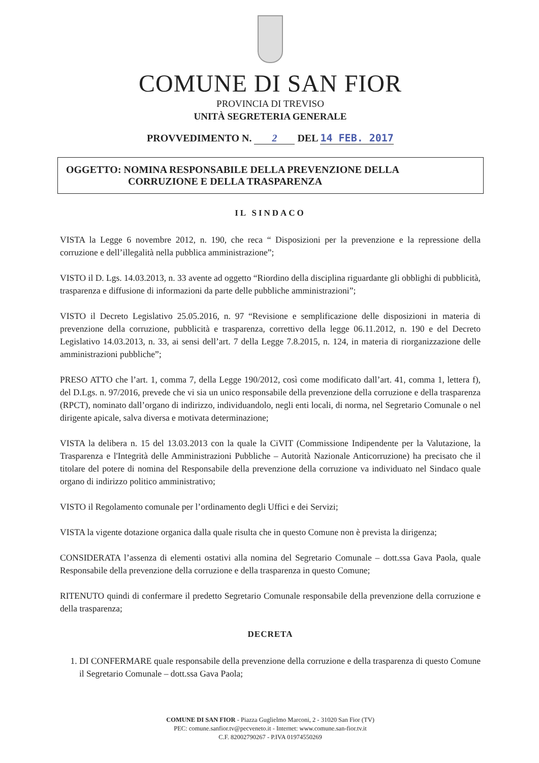COMUNE DI SAN FIOR
PROVINCIA DI TREVISO
UNITÀ SEGRETERIA GENERALE
PROVVEDIMENTO N. 2 DEL 14 FEB. 2017
OGGETTO: NOMINA RESPONSABILE DELLA PREVENZIONE DELLA
CORRUZIONE E DELLA TRASPARENZA
IL SINDACO
VISTA la Legge 6 novembre 2012, n. 190, che reca “ Disposizioni per la prevenzione e la repressione della corruzione e dell’illegalità nella pubblica amministrazione”;
VISTO il D. Lgs. 14.03.2013, n. 33 avente ad oggetto “Riordino della disciplina riguardante gli obblighi di pubblicità, trasparenza e diffusione di informazioni da parte delle pubbliche amministrazioni”;
VISTO il Decreto Legislativo 25.05.2016, n. 97 “Revisione e semplificazione delle disposizioni in materia di prevenzione della corruzione, pubblicità e trasparenza, correttivo della legge 06.11.2012, n. 190 e del Decreto Legislativo 14.03.2013, n. 33, ai sensi dell’art. 7 della Legge 7.8.2015, n. 124, in materia di riorganizzazione delle amministrazioni pubbliche”;
PRESO ATTO che l’art. 1, comma 7, della Legge 190/2012, così come modificato dall’art. 41, comma 1, lettera f), del D.Lgs. n. 97/2016, prevede che vi sia un unico responsabile della prevenzione della corruzione e della trasparenza (RPCT), nominato dall’organo di indirizzo, individuandolo, negli enti locali, di norma, nel Segretario Comunale o nel dirigente apicale, salva diversa e motivata determinazione;
VISTA la delibera n. 15 del 13.03.2013 con la quale la CiVIT (Commissione Indipendente per la Valutazione, la Trasparenza e l'Integrità delle Amministrazioni Pubbliche – Autorità Nazionale Anticorruzione) ha precisato che il titolare del potere di nomina del Responsabile della prevenzione della corruzione va individuato nel Sindaco quale organo di indirizzo politico amministrativo;
VISTO il Regolamento comunale per l’ordinamento degli Uffici e dei Servizi;
VISTA la vigente dotazione organica dalla quale risulta che in questo Comune non è prevista la dirigenza;
CONSIDERATA l’assenza di elementi ostativi alla nomina del Segretario Comunale – dott.ssa Gava Paola, quale Responsabile della prevenzione della corruzione e della trasparenza in questo Comune;
RITENUTO quindi di confermare il predetto Segretario Comunale responsabile della prevenzione della corruzione e della trasparenza;
DECRETA
1. DI CONFERMARE quale responsabile della prevenzione della corruzione e della trasparenza di questo Comune il Segretario Comunale – dott.ssa Gava Paola;
COMUNE DI SAN FIOR - Piazza Guglielmo Marconi, 2 - 31020 San Fior (TV)
PEC: comune.sanfior.tv@pecveneto.it - Internet: www.comune.san-fior.tv.it
C.F. 82002790267 - P.IVA 01974550269